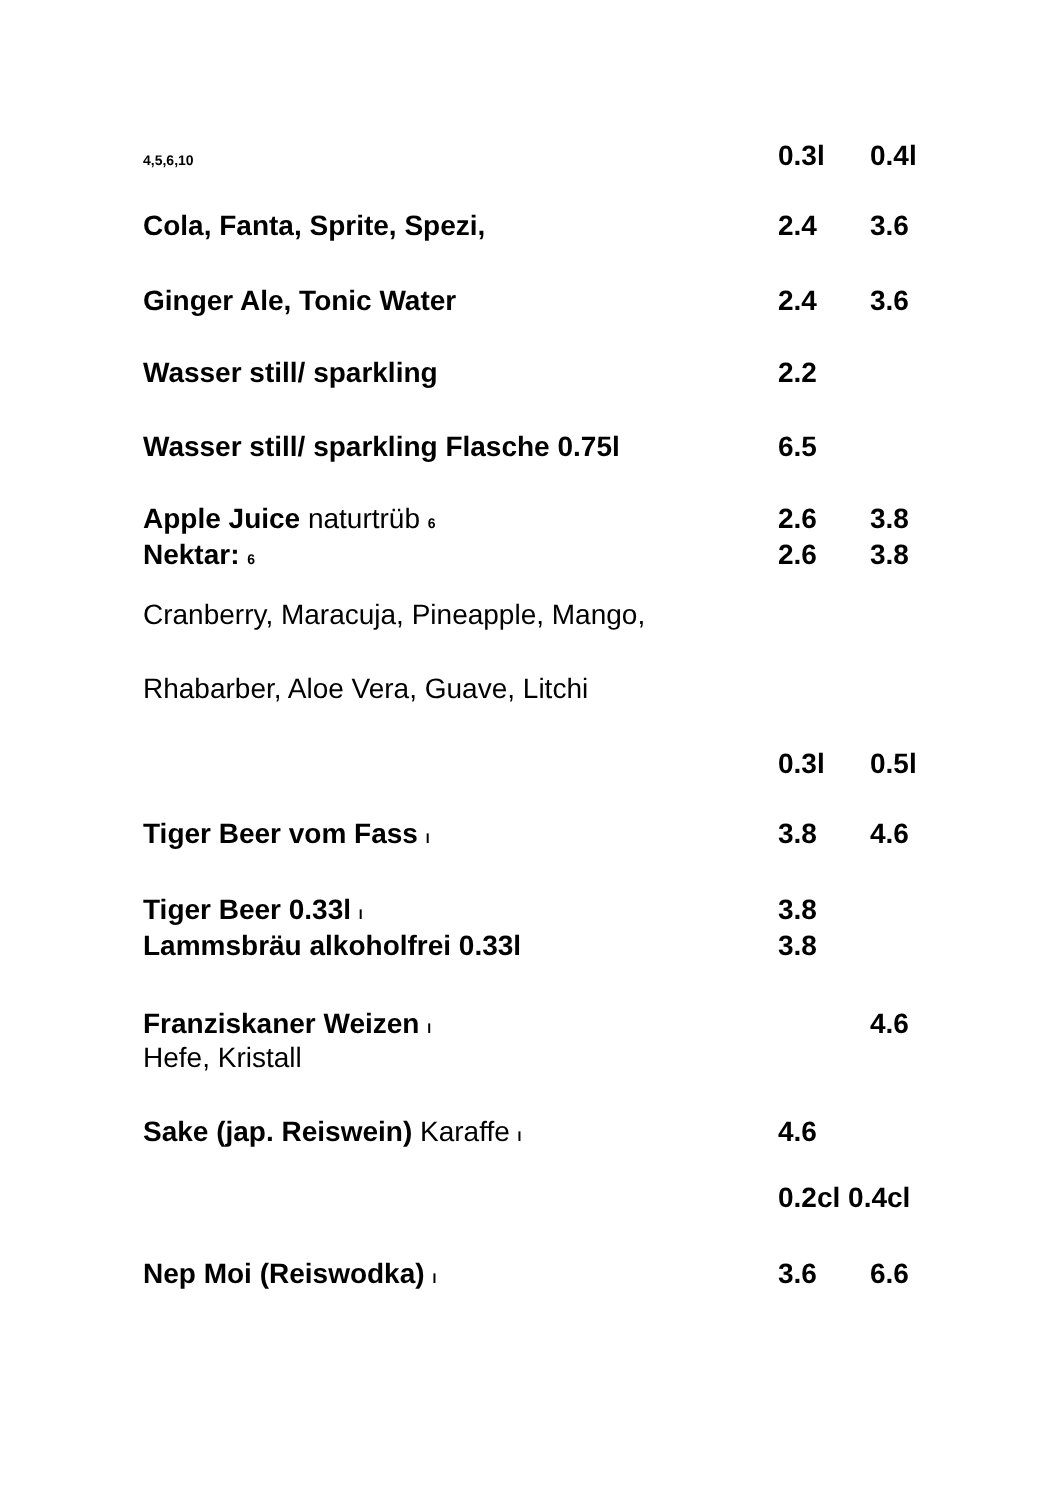| 4,5,6,10 | 0.3l | 0.4l |
| Cola, Fanta, Sprite, Spezi, | 2.4 | 3.6 |
| Ginger Ale, Tonic Water | 2.4 | 3.6 |
| Wasser still/ sparkling | 2.2 | |
| Wasser still/ sparkling Flasche 0.75l | 6.5 | |
| Apple Juice naturtrüb 6 | 2.6 | 3.8 |
| Nektar: 6 | 2.6 | 3.8 |
| Cranberry, Maracuja, Pineapple, Mango, | | |
| Rhabarber, Aloe Vera, Guave, Litchi | | |
| | 0.3l | 0.5l |
| Tiger Beer vom Fass I | 3.8 | 4.6 |
| Tiger Beer 0.33l I | 3.8 | |
| Lammsbräu alkoholfrei 0.33l | 3.8 | |
| Franziskaner Weizen I | | 4.6 |
| Hefe, Kristall | | |
| Sake (jap. Reiswein) Karaffe I | 4.6 | |
| | 0.2cl 0.4cl | |
| Nep Moi (Reiswodka) I | 3.6 | 6.6 |